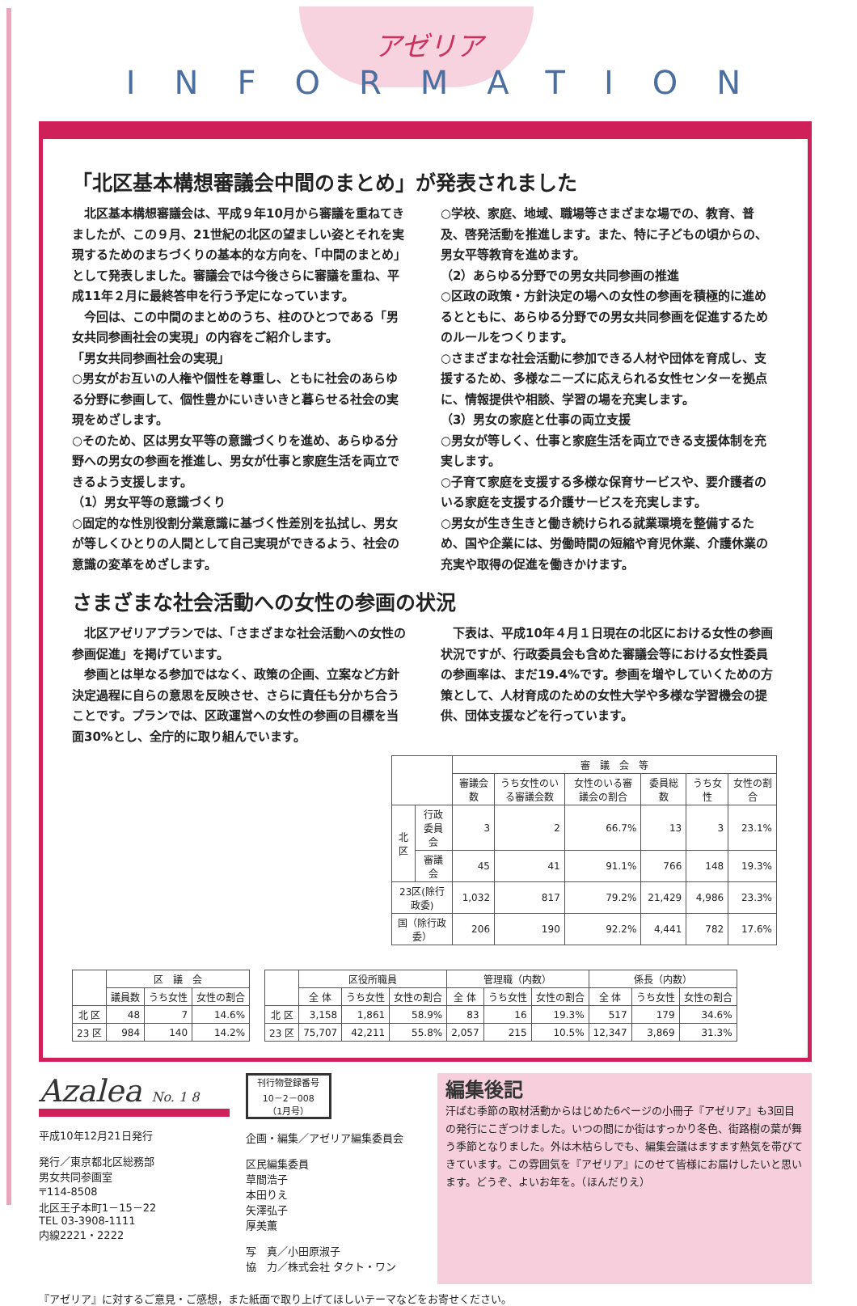アゼリア
INFORMATION
「北区基本構想審議会中間のまとめ」が発表されました
　北区基本構想審議会は、平成９年10月から審議を重ねてきましたが、この９月、21世紀の北区の望ましい姿とそれを実現するためのまちづくりの基本的な方向を、「中間のまとめ」として発表しました。審議会では今後さらに審議を重ね、平成11年２月に最終答申を行う予定になっています。
　今回は、この中間のまとめのうち、柱のひとつである「男女共同参画社会の実現」の内容をご紹介します。
「男女共同参画社会の実現」
○男女がお互いの人権や個性を尊重し、ともに社会のあらゆる分野に参画して、個性豊かにいきいきと暮らせる社会の実現をめざします。
○そのため、区は男女平等の意識づくりを進め、あらゆる分野への男女の参画を推進し、男女が仕事と家庭生活を両立できるよう支援します。
（1）男女平等の意識づくり
○固定的な性別役割分業意識に基づく性差別を払拭し、男女が等しくひとりの人間として自己実現ができるよう、社会の意識の変革をめざします。
○学校、家庭、地域、職場等さまざまな場での、教育、普及、啓発活動を推進します。また、特に子どもの頃からの、男女平等教育を進めます。
（2）あらゆる分野での男女共同参画の推進
○区政の政策・方針決定の場への女性の参画を積極的に進めるとともに、あらゆる分野での男女共同参画を促進するためのルールをつくります。
○さまざまな社会活動に参加できる人材や団体を育成し、支援するため、多様なニーズに応えられる女性センターを拠点に、情報提供や相談、学習の場を充実します。
（3）男女の家庭と仕事の両立支援
○男女が等しく、仕事と家庭生活を両立できる支援体制を充実します。
○子育て家庭を支援する多様な保育サービスや、要介護者のいる家庭を支援する介護サービスを充実します。
○男女が生き生きと働き続けられる就業環境を整備するため、国や企業には、労働時間の短縮や育児休業、介護休業の充実や取得の促進を働きかけます。
さまざまな社会活動への女性の参画の状況
　北区アゼリアプランでは、「さまざまな社会活動への女性の参画促進」を掲げています。
　参画とは単なる参加ではなく、政策の企画、立案など方針決定過程に自らの意思を反映させ、さらに責任も分かち合うことです。プランでは、区政運営への女性の参画の目標を当面30%とし、全庁的に取り組んでいます。
　下表は、平成10年４月１日現在の北区における女性の参画状況ですが、行政委員会も含めた審議会等における女性委員の参画率は、まだ19.4%です。参画を増やしていくための方策として、人材育成のための女性大学や多様な学習機会の提供、団体支援などを行っています。
| | | 審 議 会 等 | | | | | |
| --- | --- | --- | --- | --- | --- | --- | --- |
| | | 審議会数 | うち女性のいる審議会数 | 女性のいる審議会の割合 | 委員総数 | うち女性 | 女性の割合 |
| 北区 | 行政委員会 | 3 | 2 | 66.7% | 13 | 3 | 23.1% |
| | 審議会 | 45 | 41 | 91.1% | 766 | 148 | 19.3% |
| 23区(除行政委) | | 1,032 | 817 | 79.2% | 21,429 | 4,986 | 23.3% |
| 国（除行政委） | | 206 | 190 | 92.2% | 4,441 | 782 | 17.6% |
| | 区 議 会 | | |
| --- | --- | --- | --- |
| | 議員数 | うち女性 | 女性の割合 |
| 北 区 | 48 | 7 | 14.6% |
| 23 区 | 984 | 140 | 14.2% |
| | 区役所職員 | | | 管理職（内数） | | | 係長（内数） | | |
| --- | --- | --- | --- | --- | --- | --- | --- | --- | --- |
| | 全 体 | うち女性 | 女性の割合 | 全 体 | うち女性 | 女性の割合 | 全 体 | うち女性 | 女性の割合 |
| 北 区 | 3,158 | 1,861 | 58.9% | 83 | 16 | 19.3% | 517 | 179 | 34.6% |
| 23 区 | 75,707 | 42,211 | 55.8% | 2,057 | 215 | 10.5% | 12,347 | 3,869 | 31.3% |
Azalea No. 1 8
平成10年12月21日発行
発行／東京都北区総務部
男女共同参画室
〒114-8508
北区王子本町1－15－22
TEL 03-3908-1111
内線2221・2222
刊行物登録番号
10－2－008
（1月号）
企画・編集／アゼリア編集委員会
区民編集委員
草間浩子
本田りえ
矢澤弘子
厚美薫
写　真／小田原淑子
協　力／株式会社 タクト・ワン
編集後記
汗ばむ季節の取材活動からはじめた6ページの小冊子『アゼリア』も3回目の発行にこぎつけました。いつの間にか街はすっかり冬色、街路樹の葉が舞う季節となりました。外は木枯らしでも、編集会議はますます熱気を帯びてきています。この雰囲気を『アゼリア』にのせて皆様にお届けしたいと思います。どうぞ、よいお年を。（ほんだりえ）
『アゼリア』に対するご意見・ご感想，また紙面で取り上げてほしいテーマなどをお寄せください。